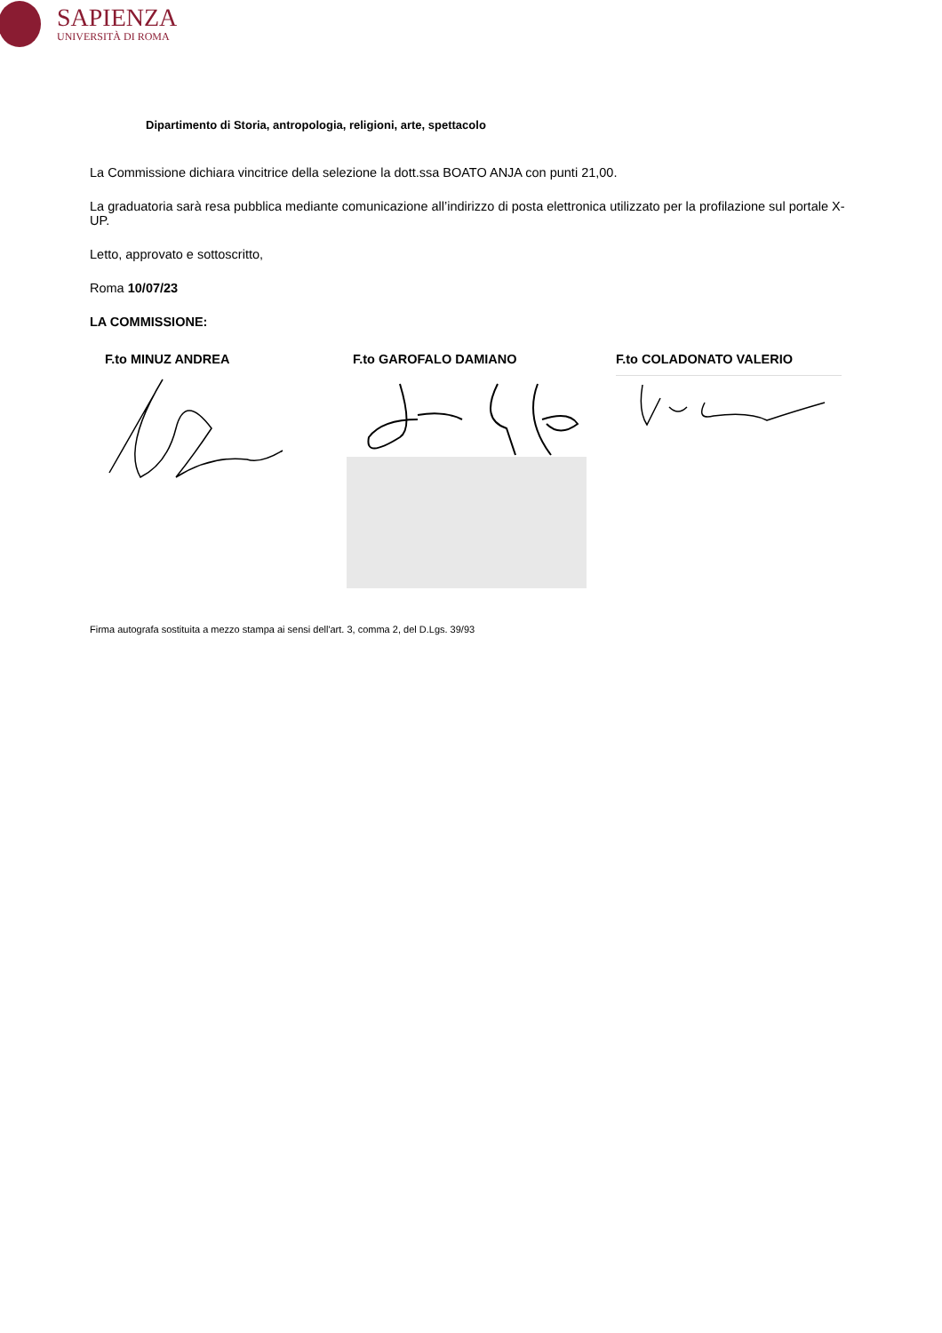SAPIENZA
UNIVERSITÀ DI ROMA
Dipartimento di Storia, antropologia, religioni, arte, spettacolo
La Commissione dichiara vincitrice della selezione la dott.ssa BOATO ANJA con punti 21,00.
La graduatoria sarà resa pubblica mediante comunicazione all’indirizzo di posta elettronica utilizzato per la profilazione sul portale X-UP.
Letto, approvato e sottoscritto,
Roma 10/07/23
LA COMMISSIONE:
F.to MINUZ ANDREA F.to GAROFALO DAMIANO F.to COLADONATO VALERIO
Firma autografa sostituita a mezzo stampa ai sensi dell'art. 3, comma 2, del D.Lgs. 39/93